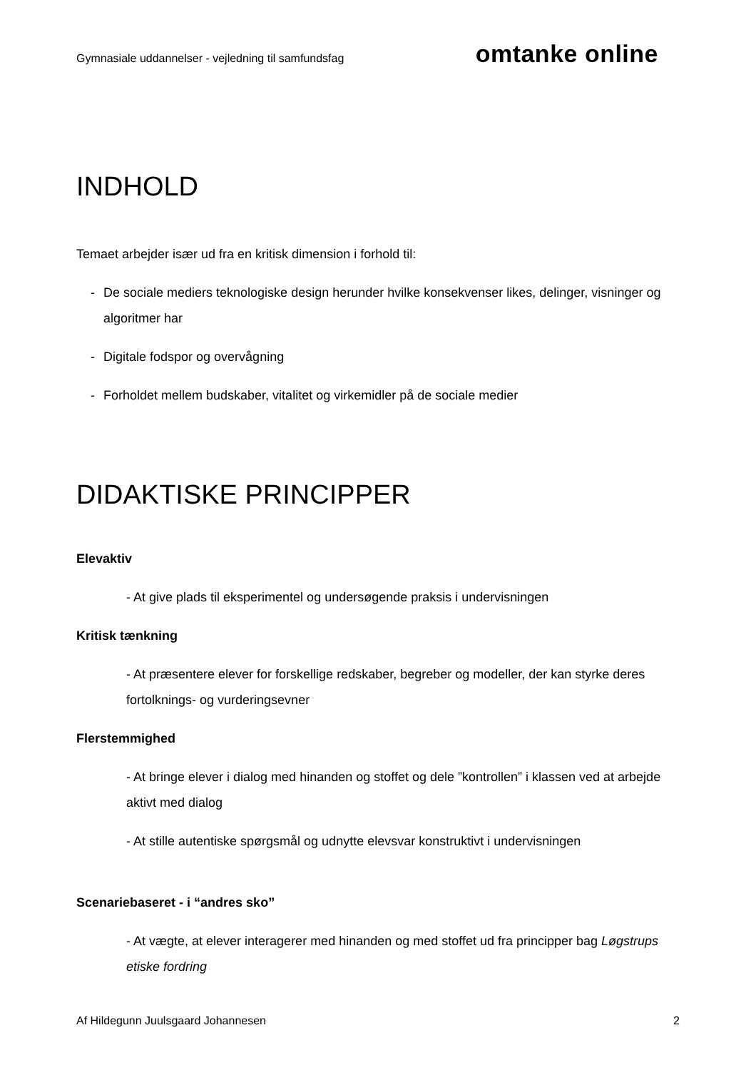Gymnasiale uddannelser - vejledning til samfundsfag
omtanke online
INDHOLD
Temaet arbejder især ud fra en kritisk dimension i forhold til:
- De sociale mediers teknologiske design herunder hvilke konsekvenser likes, delinger, visninger og algoritmer har
- Digitale fodspor og overvågning
- Forholdet mellem budskaber, vitalitet og virkemidler på de sociale medier
DIDAKTISKE PRINCIPPER
Elevaktiv
- At give plads til eksperimentel og undersøgende praksis i undervisningen
Kritisk tænkning
- At præsentere elever for forskellige redskaber, begreber og modeller, der kan styrke deres fortolknings- og vurderingsevner
Flerstemmighed
- At bringe elever i dialog med hinanden og stoffet og dele ”kontrollen” i klassen ved at arbejde aktivt med dialog
- At stille autentiske spørgsmål og udnytte elevsvar konstruktivt i undervisningen
Scenariebaseret - i “andres sko”
- At vægte, at elever interagerer med hinanden og med stoffet ud fra principper bag Løgstrups etiske fordring
Af Hildegunn Juulsgaard Johannesen 2